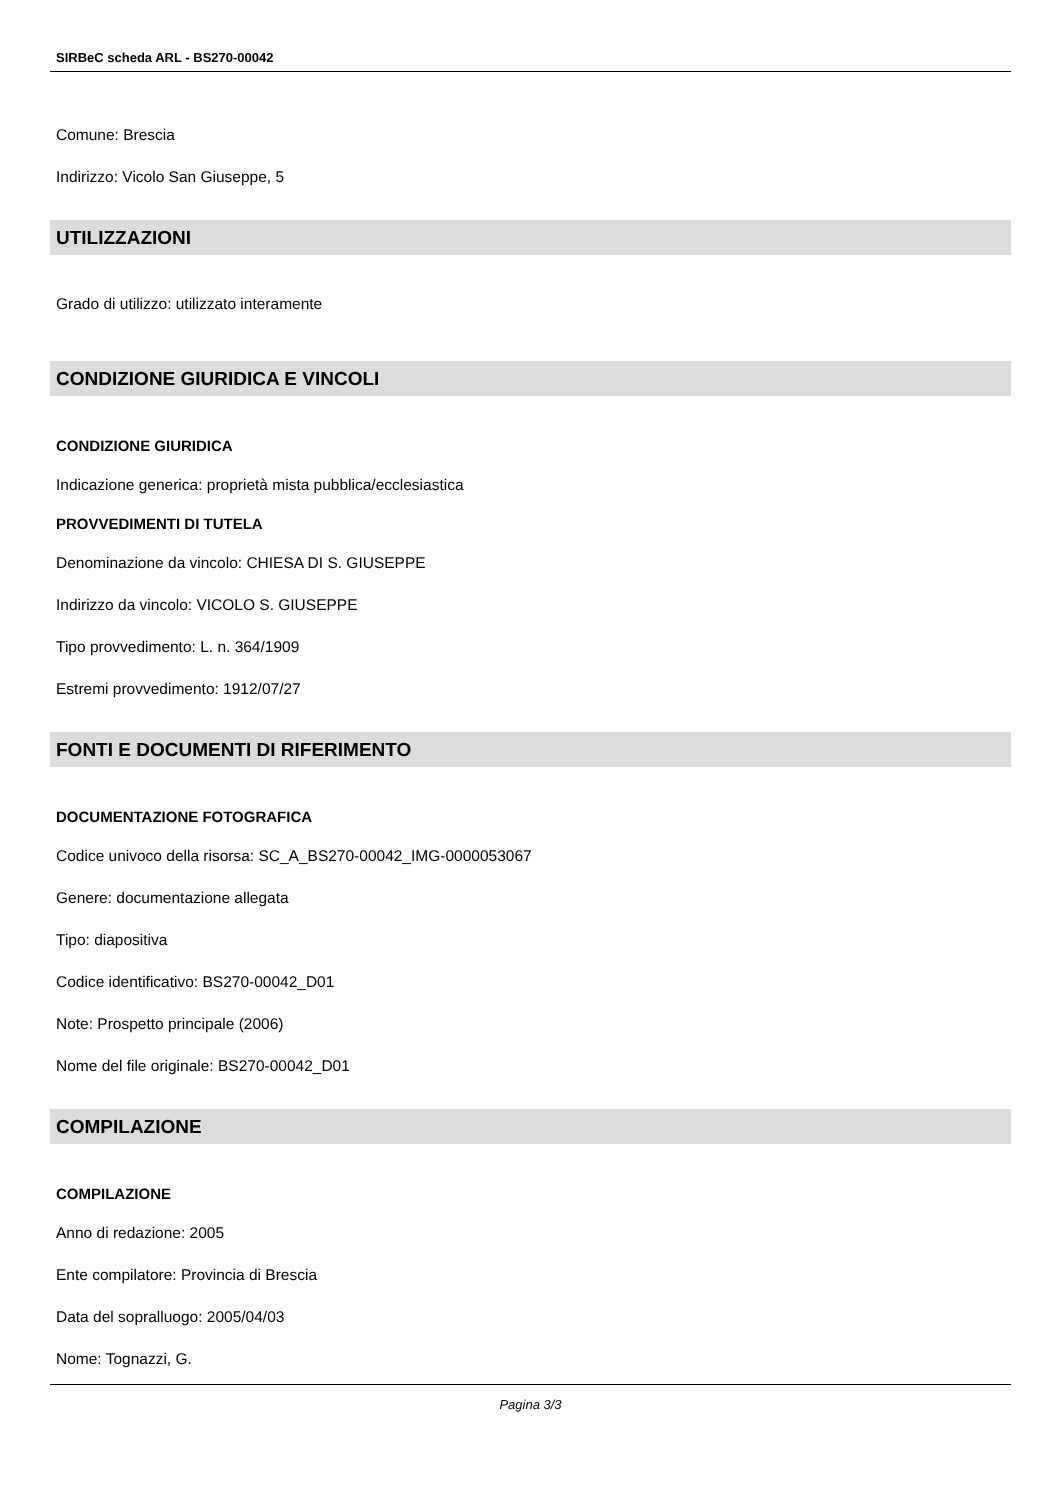SIRBeC scheda ARL - BS270-00042
Comune: Brescia
Indirizzo: Vicolo San Giuseppe, 5
UTILIZZAZIONI
Grado di utilizzo: utilizzato interamente
CONDIZIONE GIURIDICA E VINCOLI
CONDIZIONE GIURIDICA
Indicazione generica: proprietà mista pubblica/ecclesiastica
PROVVEDIMENTI DI TUTELA
Denominazione da vincolo: CHIESA DI S. GIUSEPPE
Indirizzo da vincolo: VICOLO S. GIUSEPPE
Tipo provvedimento: L. n. 364/1909
Estremi provvedimento: 1912/07/27
FONTI E DOCUMENTI DI RIFERIMENTO
DOCUMENTAZIONE FOTOGRAFICA
Codice univoco della risorsa: SC_A_BS270-00042_IMG-0000053067
Genere: documentazione allegata
Tipo: diapositiva
Codice identificativo: BS270-00042_D01
Note: Prospetto principale (2006)
Nome del file originale: BS270-00042_D01
COMPILAZIONE
COMPILAZIONE
Anno di redazione: 2005
Ente compilatore: Provincia di Brescia
Data del sopralluogo: 2005/04/03
Nome: Tognazzi, G.
Pagina 3/3